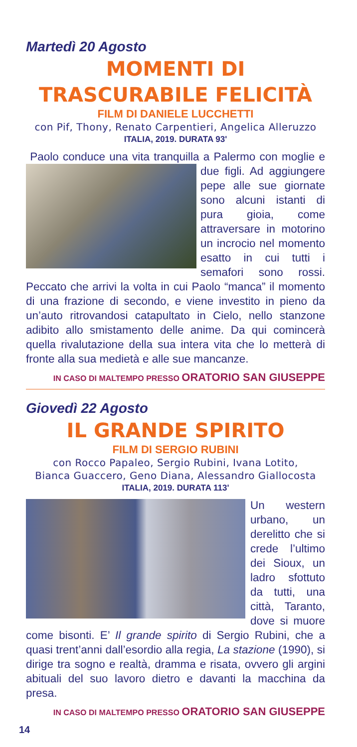Martedì 20 Agosto
MOMENTI DI
TRASCURABILE FELICITÀ
FILM DI DANIELE LUCCHETTI
con Pif, Thony, Renato Carpentieri, Angelica Alleruzzo
ITALIA, 2019. DURATA 93'
Paolo conduce una vita tranquilla a Palermo con moglie e due figli. Ad aggiungere pepe alle sue giornate sono alcuni istanti di pura gioia, come attraversare in motorino un incrocio nel momento esatto in cui tutti i semafori sono rossi. Peccato che arrivi la volta in cui Paolo “manca” il momento di una frazione di secondo, e viene investito in pieno da un’auto ritrovandosi catapultato in Cielo, nello stanzone adibito allo smistamento delle anime. Da qui comincerà quella rivalutazione della sua intera vita che lo metterà di fronte alla sua medietà e alle sue mancanze.
IN CASO DI MALTEMPO PRESSO ORATORIO SAN GIUSEPPE
Giovedì 22 Agosto
IL GRANDE SPIRITO
FILM DI SERGIO RUBINI
con Rocco Papaleo, Sergio Rubini, Ivana Lotito,
Bianca Guaccero, Geno Diana, Alessandro Giallocosta
ITALIA, 2019. DURATA 113'
Un western urbano, un derelitto che si crede l’ultimo dei Sioux, un ladro sfottuto da tutti, una città, Taranto, dove si muore come bisonti. E’ Il grande spirito di Sergio Rubini, che a quasi trent’anni dall’esordio alla regia, La stazione (1990), si dirige tra sogno e realtà, dramma e risata, ovvero gli argini abituali del suo lavoro dietro e davanti la macchina da presa.
IN CASO DI MALTEMPO PRESSO ORATORIO SAN GIUSEPPE
14